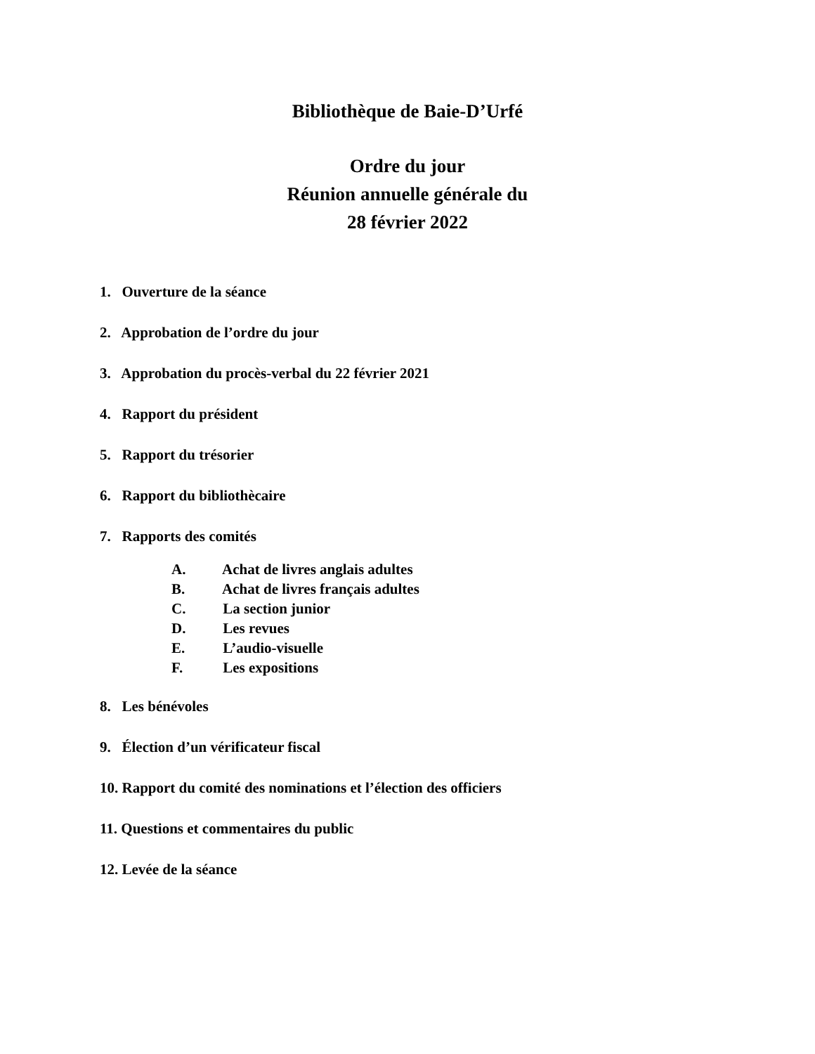Bibliothèque de Baie-D’Urfé
Ordre du jour
Réunion annuelle générale du
28 février 2022
1. Ouverture de la séance
2. Approbation de l’ordre du jour
3. Approbation du procès-verbal du 22 février 2021
4. Rapport du président
5. Rapport du trésorier
6. Rapport du bibliothècaire
7. Rapports des comités
A. Achat de livres anglais adultes
B. Achat de livres français adultes
C. La section junior
D. Les revues
E. L’audio-visuelle
F. Les expositions
8. Les bénévoles
9. Élection d’un vérificateur fiscal
10. Rapport du comité des nominations et l’élection des officiers
11. Questions et commentaires du public
12. Levée de la séance